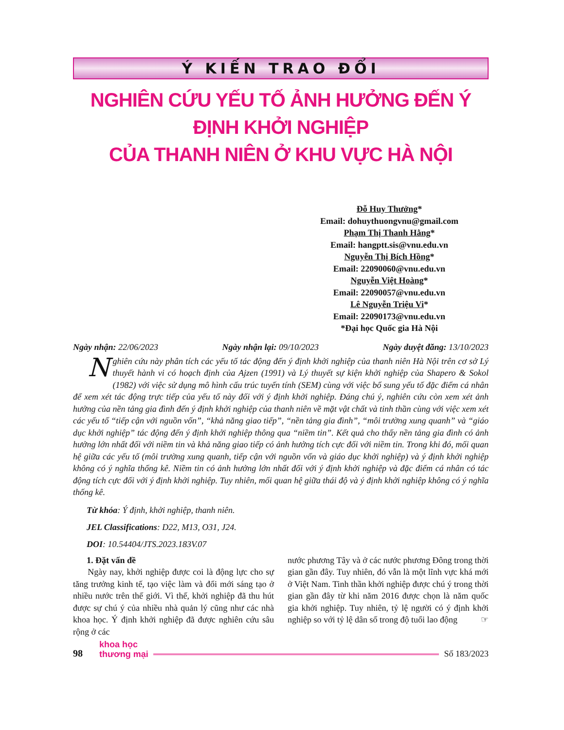Ý KIẾN TRAO ĐỔI
NGHIÊN CỨU YẾU TỐ ẢNH HƯỞNG ĐẾN Ý ĐỊNH KHỞI NGHIỆP
CỦA THANH NIÊN Ở KHU VỰC HÀ NỘI
Đỗ Huy Thưởng*
Email: dohuythuongvnu@gmail.com
Phạm Thị Thanh Hằng*
Email: hangptt.sis@vnu.edu.vn
Nguyễn Thị Bích Hồng*
Email: 22090060@vnu.edu.vn
Nguyễn Việt Hoàng*
Email: 22090057@vnu.edu.vn
Lê Nguyễn Triệu Vi*
Email: 22090173@vnu.edu.vn
*Đại học Quốc gia Hà Nội
Ngày nhận: 22/06/2023 Ngày nhận lại: 09/10/2023 Ngày duyệt đăng: 13/10/2023
Nghiên cứu này phân tích các yếu tố tác động đến ý định khởi nghiệp của thanh niên Hà Nội trên cơ sở Lý thuyết hành vi có hoạch định của Ajzen (1991) và Lý thuyết sự kiện khởi nghiệp của Shapero & Sokol (1982) với việc sử dụng mô hình cấu trúc tuyến tính (SEM) cùng với việc bổ sung yếu tố đặc điểm cá nhân để xem xét tác động trực tiếp của yếu tố này đối với ý định khởi nghiệp. Đáng chú ý, nghiên cứu còn xem xét ảnh hưởng của nền tảng gia đình đến ý định khởi nghiệp của thanh niên về mặt vật chất và tinh thần cùng với việc xem xét các yếu tố “tiếp cận với nguồn vốn”, “khả năng giao tiếp”, “nền tảng gia đình”, “môi trường xung quanh” và “giáo dục khởi nghiệp” tác động đến ý định khởi nghiệp thông qua “niềm tin”. Kết quả cho thấy nền tảng gia đình có ảnh hưởng lớn nhất đối với niềm tin và khả năng giao tiếp có ảnh hưởng tích cực đối với niềm tin. Trong khi đó, mối quan hệ giữa các yếu tố (môi trường xung quanh, tiếp cận với nguồn vốn và giáo dục khởi nghiệp) và ý định khởi nghiệp không có ý nghĩa thống kê. Niềm tin có ảnh hưởng lớn nhất đối với ý định khởi nghiệp và đặc điểm cá nhân có tác động tích cực đối với ý định khởi nghiệp. Tuy nhiên, mối quan hệ giữa thái độ và ý định khởi nghiệp không có ý nghĩa thống kê.
Từ khóa: Ý định, khởi nghiệp, thanh niên.
JEL Classifications: D22, M13, O31, J24.
DOI: 10.54404/JTS.2023.183V.07
1. Đặt vấn đề
Ngày nay, khởi nghiệp được coi là động lực cho sự tăng trưởng kinh tế, tạo việc làm và đổi mới sáng tạo ở nhiều nước trên thế giới. Vì thế, khởi nghiệp đã thu hút được sự chú ý của nhiều nhà quản lý cũng như các nhà khoa học. Ý định khởi nghiệp đã được nghiên cứu sâu rộng ở các
nước phương Tây và ở các nước phương Đông trong thời gian gần đây. Tuy nhiên, đó vẫn là một lĩnh vực khá mới ở Việt Nam. Tinh thần khởi nghiệp được chú ý trong thời gian gần đây từ khi năm 2016 được chọn là năm quốc gia khởi nghiệp. Tuy nhiên, tỷ lệ người có ý định khởi nghiệp so với tỷ lệ dân số trong độ tuổi lao động ☞
98 khoa học
thương mại Số 183/2023